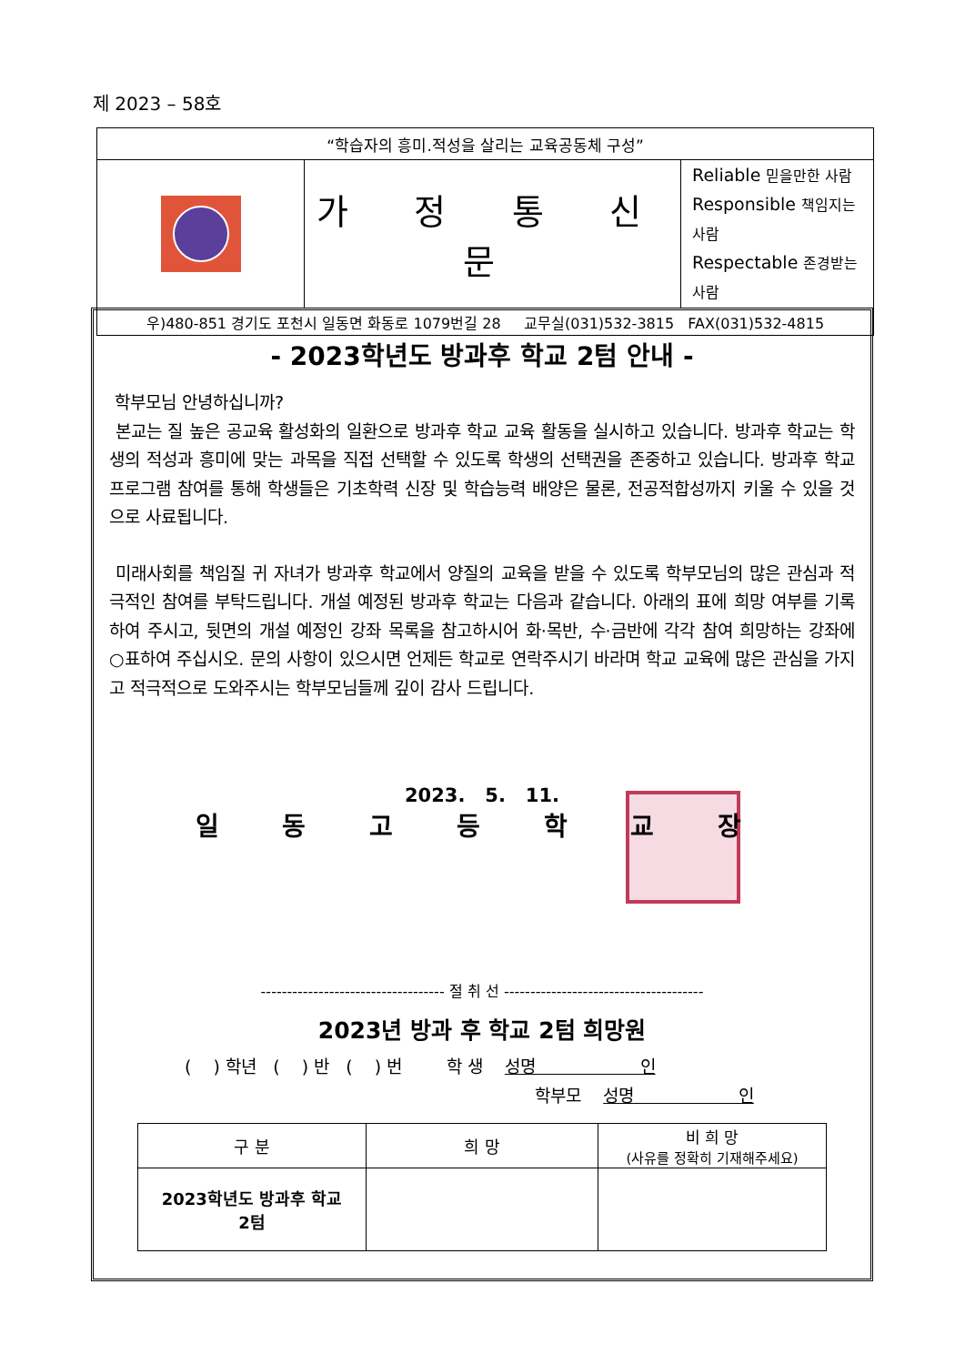제 2023 – 58호
| “학습자의 흥미.적성을 살리는 교육공동체 구성” | | |
| | 가 정 통 신 문 | Reliable 믿을만한 사람 Responsible 책임지는 사람 Respectable 존경받는 사람 |
| 우)480-851 경기도 포천시 일동면 화동로 1079번길 28 교무실(031)532-3815 FAX(031)532-4815 | | |
- 2023학년도 방과후 학교 2텀 안내 -
학부모님 안녕하십니까?
본교는 질 높은 공교육 활성화의 일환으로 방과후 학교 교육 활동을 실시하고 있습니다. 방과후 학교는 학생의 적성과 흥미에 맞는 과목을 직접 선택할 수 있도록 학생의 선택권을 존중하고 있습니다. 방과후 학교 프로그램 참여를 통해 학생들은 기초학력 신장 및 학습능력 배양은 물론, 전공적합성까지 키울 수 있을 것으로 사료됩니다.
미래사회를 책임질 귀 자녀가 방과후 학교에서 양질의 교육을 받을 수 있도록 학부모님의 많은 관심과 적극적인 참여를 부탁드립니다. 개설 예정된 방과후 학교는 다음과 같습니다. 아래의 표에 희망 여부를 기록하여 주시고, 뒷면의 개설 예정인 강좌 목록을 참고하시어 화·목반, 수·금반에 각각 참여 희망하는 강좌에 ○표하여 주십시오. 문의 사항이 있으시면 언제든 학교로 연락주시기 바라며 학교 교육에 많은 관심을 가지고 적극적으로 도와주시는 학부모님들께 깊이 감사 드립니다.
2023. 5. 11.
일 동 고 등 학 교 장
----------------------------------- 절 취 선 --------------------------------------
2023년 방과 후 학교 2텀 희망원
( ) 학년 ( ) 반 ( ) 번 학 생 성명 인
학부모 성명 인
| 구 분 | 희 망 | 비 희 망 (사유를 정확히 기재해주세요) |
| --- | --- | --- |
| 2023학년도 방과후 학교 2텀 | | |